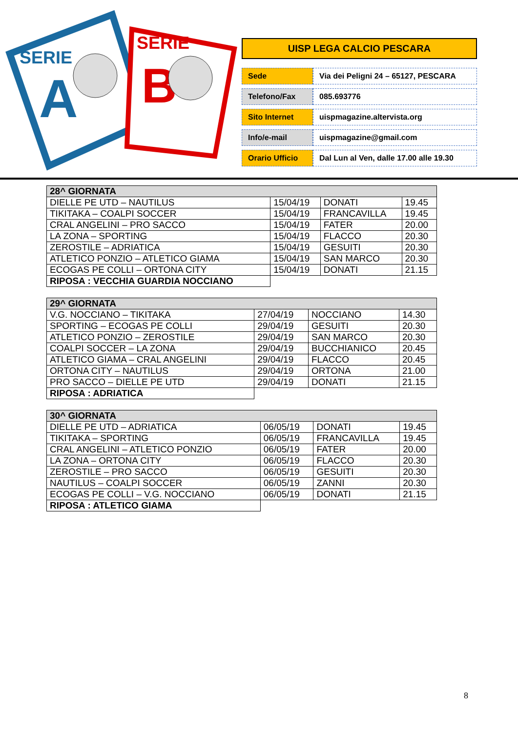SERIE
A
SERIE
B
UISP LEGA CALCIO PESCARA
| Sede | Via dei Peligni 24 – 65127, PESCARA |
| Telefono/Fax | 085.693776 |
| Sito Internet | uispmagazine.altervista.org |
| Info/e-mail | uispmagazine@gmail.com |
| Orario Ufficio | Dal Lun al Ven, dalle 17.00 alle 19.30 |
| 28^ GIORNATA | | | |
| DIELLE PE UTD – NAUTILUS | 15/04/19 | DONATI | 19.45 |
| TIKITAKA – COALPI SOCCER | 15/04/19 | FRANCAVILLA | 19.45 |
| CRAL ANGELINI – PRO SACCO | 15/04/19 | FATER | 20.00 |
| LA ZONA – SPORTING | 15/04/19 | FLACCO | 20.30 |
| ZEROSTILE – ADRIATICA | 15/04/19 | GESUITI | 20.30 |
| ATLETICO PONZIO – ATLETICO GIAMA | 15/04/19 | SAN MARCO | 20.30 |
| ECOGAS PE COLLI – ORTONA CITY | 15/04/19 | DONATI | 21.15 |
| RIPOSA : VECCHIA GUARDIA NOCCIANO | | | |
| 29^ GIORNATA | | | |
| V.G. NOCCIANO – TIKITAKA | 27/04/19 | NOCCIANO | 14.30 |
| SPORTING – ECOGAS PE COLLI | 29/04/19 | GESUITI | 20.30 |
| ATLETICO PONZIO – ZEROSTILE | 29/04/19 | SAN MARCO | 20.30 |
| COALPI SOCCER – LA ZONA | 29/04/19 | BUCCHIANICO | 20.45 |
| ATLETICO GIAMA – CRAL ANGELINI | 29/04/19 | FLACCO | 20.45 |
| ORTONA CITY – NAUTILUS | 29/04/19 | ORTONA | 21.00 |
| PRO SACCO – DIELLE PE UTD | 29/04/19 | DONATI | 21.15 |
| RIPOSA : ADRIATICA | | | |
| 30^ GIORNATA | | | |
| DIELLE PE UTD – ADRIATICA | 06/05/19 | DONATI | 19.45 |
| TIKITAKA – SPORTING | 06/05/19 | FRANCAVILLA | 19.45 |
| CRAL ANGELINI – ATLETICO PONZIO | 06/05/19 | FATER | 20.00 |
| LA ZONA – ORTONA CITY | 06/05/19 | FLACCO | 20.30 |
| ZEROSTILE – PRO SACCO | 06/05/19 | GESUITI | 20.30 |
| NAUTILUS – COALPI SOCCER | 06/05/19 | ZANNI | 20.30 |
| ECOGAS PE COLLI – V.G. NOCCIANO | 06/05/19 | DONATI | 21.15 |
| RIPOSA : ATLETICO GIAMA | | | |
8